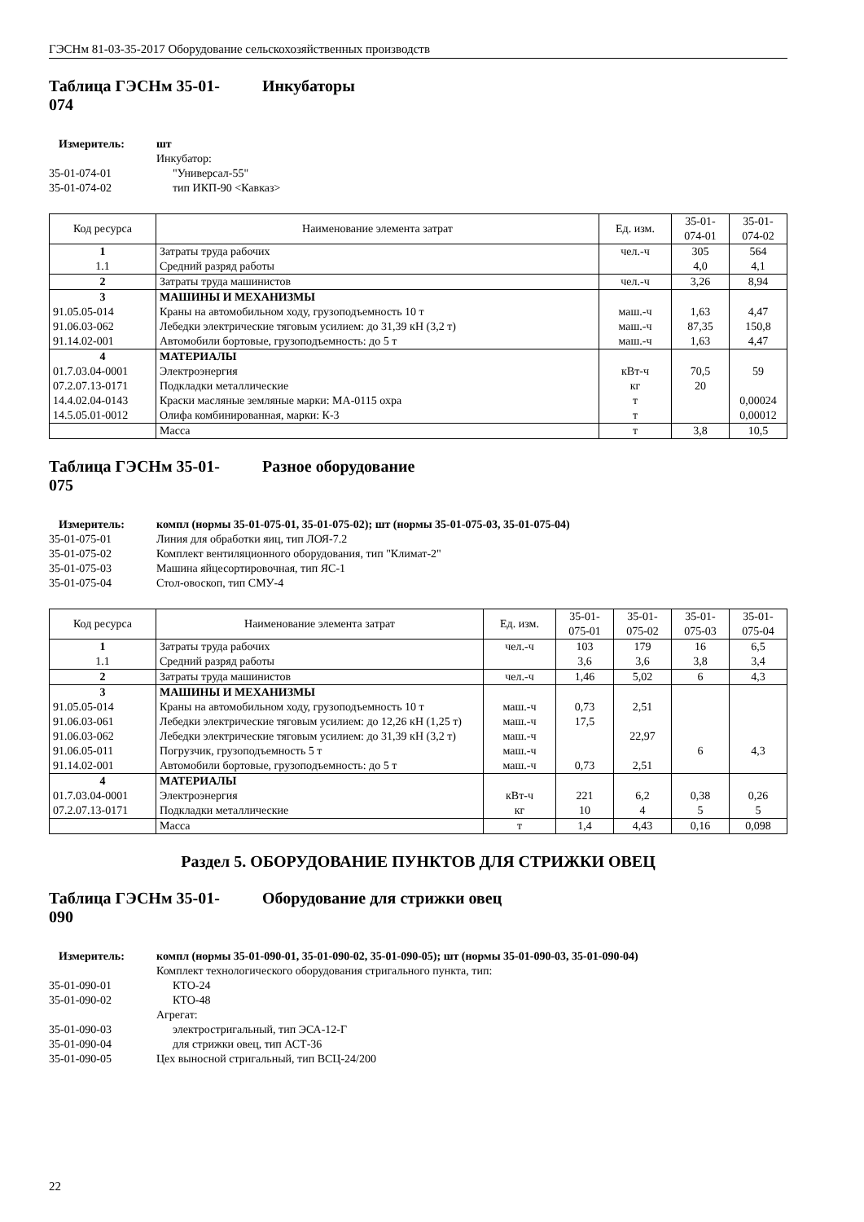ГЭСНм 81-03-35-2017 Оборудование сельскохозяйственных производств
Таблица ГЭСНм 35-01-
074 Инкубаторы
Измеритель: шт Инкубатор: 35-01-074-01 "Универсал-55" 35-01-074-02 тип ИКП-90 <Кавказ>
| Код ресурса | Наименование элемента затрат | Ед. изм. | 35-01- 074-01 | 35-01- 074-02 |
| --- | --- | --- | --- | --- |
| 1 | Затраты труда рабочих | чел.-ч | 305 | 564 |
| 1.1 | Средний разряд работы | | 4,0 | 4,1 |
| 2 | Затраты труда машинистов | чел.-ч | 3,26 | 8,94 |
| 3 | МАШИНЫ И МЕХАНИЗМЫ | | | |
| 91.05.05-014 | Краны на автомобильном ходу, грузоподъемность 10 т | маш.-ч | 1,63 | 4,47 |
| 91.06.03-062 | Лебедки электрические тяговым усилием: до 31,39 кН (3,2 т) | маш.-ч | 87,35 | 150,8 |
| 91.14.02-001 | Автомобили бортовые, грузоподъемность: до 5 т | маш.-ч | 1,63 | 4,47 |
| 4 | МАТЕРИАЛЫ | | | |
| 01.7.03.04-0001 | Электроэнергия | кВт-ч | 70,5 | 59 |
| 07.2.07.13-0171 | Подкладки металлические | кг | 20 | |
| 14.4.02.04-0143 | Краски масляные земляные марки: МА-0115 охра | т | | 0,00024 |
| 14.5.05.01-0012 | Олифа комбинированная, марки: К-3 | т | | 0,00012 |
| | Масса | т | 3,8 | 10,5 |
Таблица ГЭСНм 35-01-
075 Разное оборудование
Измеритель: компл (нормы 35-01-075-01, 35-01-075-02); шт (нормы 35-01-075-03, 35-01-075-04) 35-01-075-01 Линия для обработки яиц, тип ЛОЯ-7.2 35-01-075-02 Комплект вентиляционного оборудования, тип "Климат-2" 35-01-075-03 Машина яйцесортировочная, тип ЯС-1 35-01-075-04 Стол-овоскоп, тип СМУ-4
| Код ресурса | Наименование элемента затрат | Ед. изм. | 35-01- 075-01 | 35-01- 075-02 | 35-01- 075-03 | 35-01- 075-04 |
| --- | --- | --- | --- | --- | --- | --- |
| 1 | Затраты труда рабочих | чел.-ч | 103 | 179 | 16 | 6,5 |
| 1.1 | Средний разряд работы | | 3,6 | 3,6 | 3,8 | 3,4 |
| 2 | Затраты труда машинистов | чел.-ч | 1,46 | 5,02 | 6 | 4,3 |
| 3 | МАШИНЫ И МЕХАНИЗМЫ | | | | | |
| 91.05.05-014 | Краны на автомобильном ходу, грузоподъемность 10 т | маш.-ч | 0,73 | 2,51 | | |
| 91.06.03-061 | Лебедки электрические тяговым усилием: до 12,26 кН (1,25 т) | маш.-ч | 17,5 | | | |
| 91.06.03-062 | Лебедки электрические тяговым усилием: до 31,39 кН (3,2 т) | маш.-ч | | 22,97 | | |
| 91.06.05-011 | Погрузчик, грузоподъемность 5 т | маш.-ч | | | 6 | 4,3 |
| 91.14.02-001 | Автомобили бортовые, грузоподъемность: до 5 т | маш.-ч | 0,73 | 2,51 | | |
| 4 | МАТЕРИАЛЫ | | | | | |
| 01.7.03.04-0001 | Электроэнергия | кВт-ч | 221 | 6,2 | 0,38 | 0,26 |
| 07.2.07.13-0171 | Подкладки металлические | кг | 10 | 4 | 5 | 5 |
| | Масса | т | 1,4 | 4,43 | 0,16 | 0,098 |
Раздел 5. ОБОРУДОВАНИЕ ПУНКТОВ ДЛЯ СТРИЖКИ ОВЕЦ
Таблица ГЭСНм 35-01-
090 Оборудование для стрижки овец
Измеритель: компл (нормы 35-01-090-01, 35-01-090-02, 35-01-090-05); шт (нормы 35-01-090-03, 35-01-090-04) Комплект технологического оборудования стригального пункта, тип: 35-01-090-01 КТО-24 35-01-090-02 КТО-48 Агрегат: 35-01-090-03 электростригальный, тип ЭСА-12-Г 35-01-090-04 для стрижки овец, тип АСТ-36 35-01-090-05 Цех выносной стригальный, тип ВСЦ-24/200
22